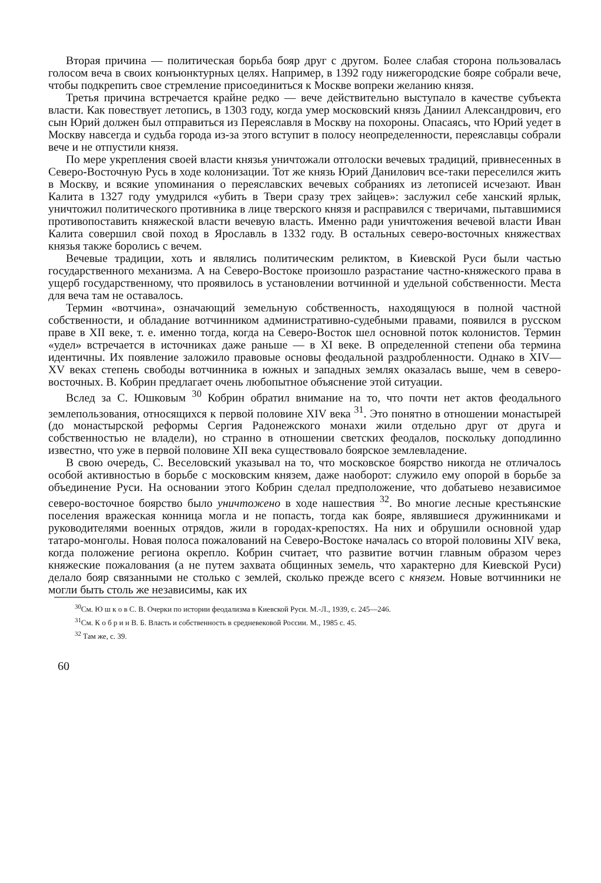Вторая причина — политическая борьба бояр друг с другом. Более слабая сторона пользовалась голосом веча в своих конъюнктурных целях. Например, в 1392 году нижегородские бояре собрали вече, чтобы подкрепить свое стремление присоединиться к Москве вопреки желанию князя.
Третья причина встречается крайне редко — вече действительно выступало в качестве субъекта власти. Как повествует летопись, в 1303 году, когда умер московский князь Даниил Александрович, его сын Юрий должен был отправиться из Переяславля в Москву на похороны. Опасаясь, что Юрий уедет в Москву навсегда и судьба города из-за этого вступит в полосу неопределенности, переяславцы собрали вече и не отпустили князя.
По мере укрепления своей власти князья уничтожали отголоски вечевых традиций, привнесенных в Северо-Восточную Русь в ходе колонизации. Тот же князь Юрий Данилович все-таки переселился жить в Москву, и всякие упоминания о переяславских вечевых собраниях из летописей исчезают. Иван Калита в 1327 году умудрился «убить в Твери сразу трех зайцев»: заслужил себе ханский ярлык, уничтожил политического противника в лице тверского князя и расправился с тверичами, пытавшимися противопоставить княжеской власти вечевую власть. Именно ради уничтожения вечевой власти Иван Калита совершил свой поход в Ярославль в 1332 году. В остальных северо-восточных княжествах князья также боролись с вечем.
Вечевые традиции, хоть и являлись политическим реликтом, в Киевской Руси были частью государственного механизма. А на Северо-Востоке произошло разрастание частно-княжеского права в ущерб государственному, что проявилось в установлении вотчинной и удельной собственности. Места для веча там не оставалось.
Термин «вотчина», означающий земельную собственность, находящуюся в полной частной собственности, и обладание вотчинником административно-судебными правами, появился в русском праве в XII веке, т. е. именно тогда, когда на Северо-Восток шел основной поток колонистов. Термин «удел» встречается в источниках даже раньше — в XI веке. В определенной степени оба термина идентичны. Их появление заложило правовые основы феодальной раздробленности. Однако в XIV—XV веках степень свободы вотчинника в южных и западных землях оказалась выше, чем в северо-восточных. В. Кобрин предлагает очень любопытное объяснение этой ситуации.
Вслед за С. Юшковым <sup>30</sup> Кобрин обратил внимание на то, что почти нет актов феодального землепользования, относящихся к первой половине XIV века <sup>31</sup>. Это понятно в отношении монастырей (до монастырской реформы Сергия Радонежского монахи жили отдельно друг от друга и собственностью не владели), но странно в отношении светских феодалов, поскольку доподлинно известно, что уже в первой половине XII века существовало боярское землевладение.
В свою очередь, С. Веселовский указывал на то, что московское боярство никогда не отличалось особой активностью в борьбе с московским князем, даже наоборот: служило ему опорой в борьбе за объединение Руси. На основании этого Кобрин сделал предположение, что добатыево независимое северо-восточное боярство было уничтожено в ходе нашествия <sup>32</sup>. Во многие лесные крестьянские поселения вражеская конница могла и не попасть, тогда как бояре, являвшиеся дружинниками и руководителями военных отрядов, жили в городах-крепостях. На них и обрушили основной удар татаро-монголы. Новая полоса пожалований на Северо-Востоке началась со второй половины XIV века, когда положение региона окрепло. Кобрин считает, что развитие вотчин главным образом через княжеские пожалования (а не путем захвата общинных земель, что характерно для Киевской Руси) делало бояр связанными не столько с землей, сколько прежде всего с князем. Новые вотчинники не могли быть столь же независимы, как их
<sup>30</sup> См. Ю ш к о в С. В. Очерки по истории феодализма в Киевской Руси. М.-Л., 1939, с. 245—246.
<sup>31</sup> См. К о б р и н В. Б. Власть и собственность в средневековой России. М., 1985 с. 45.
<sup>32</sup> Там же, с. 39.
60